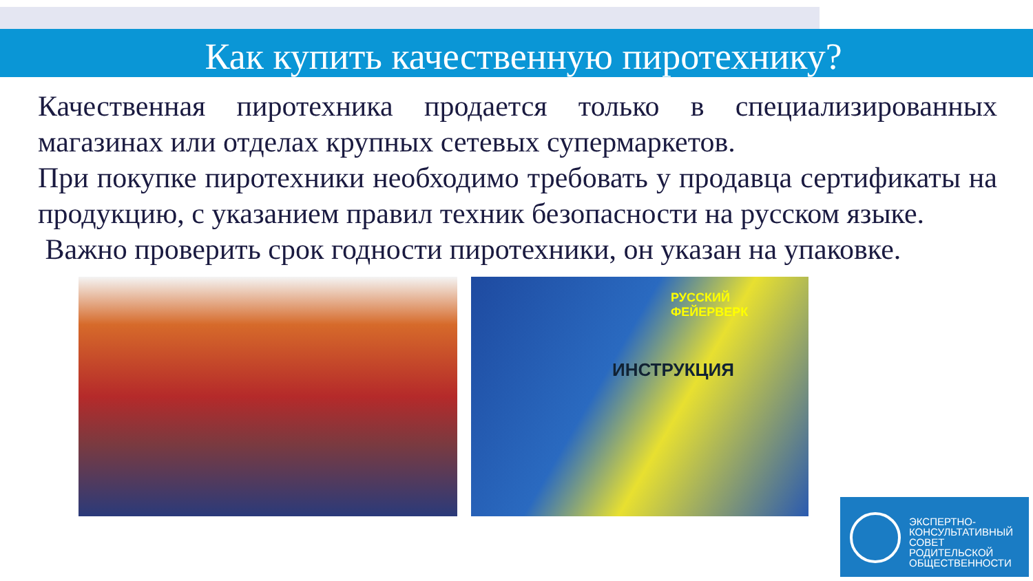Как купить качественную пиротехнику?
Качественная пиротехника продается только в специализированных магазинах или отделах крупных сетевых супермаркетов.
При покупке пиротехники необходимо требовать у продавца сертификаты на продукцию, с указанием правил техник безопасности на русском языке.
Важно проверить срок годности пиротехники, он указан на упаковке.
РУССКИЙ
ФЕЙЕРВЕРК
ИНСТРУКЦИЯ
ЭКСПЕРТНО-
КОНСУЛЬТАТИВНЫЙ
СОВЕТ
РОДИТЕЛЬСКОЙ
ОБЩЕСТВЕННОСТИ